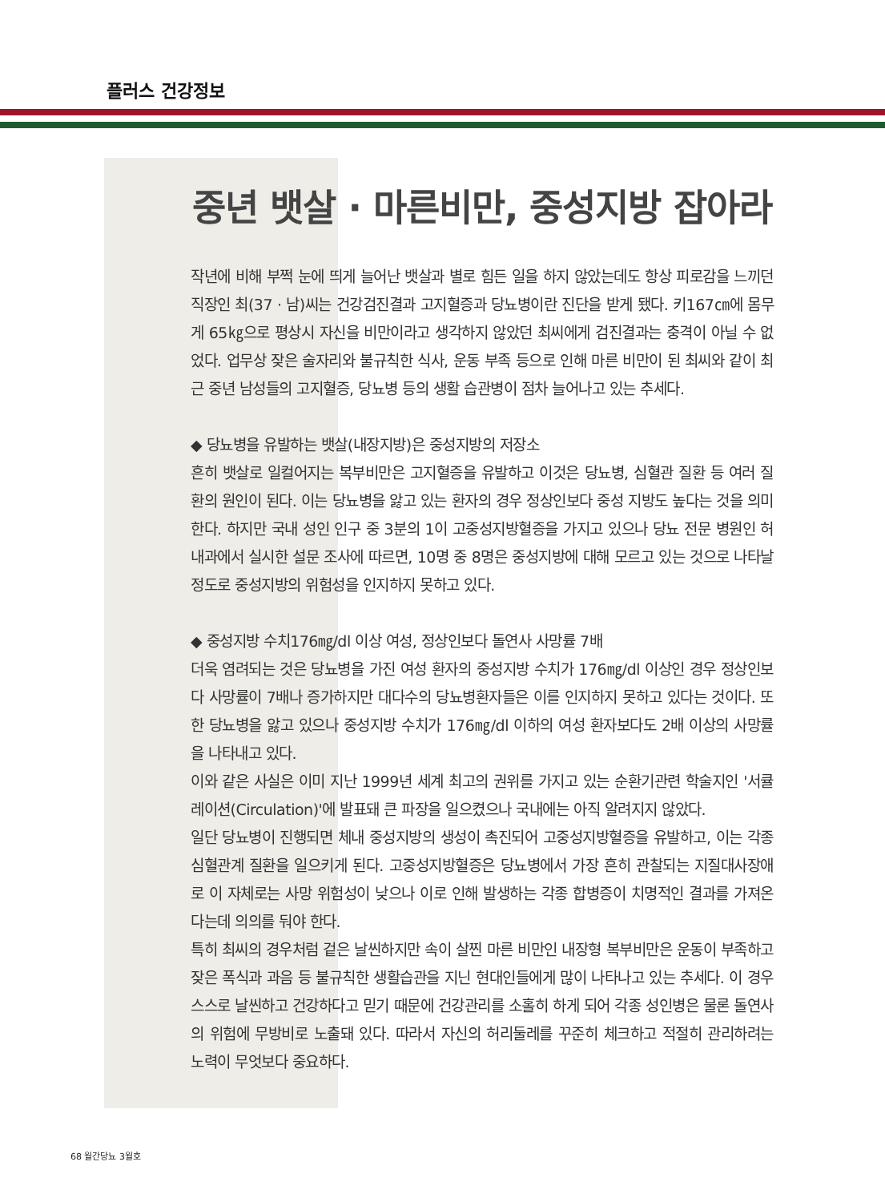플러스 건강정보
중년 뱃살 · 마른비만, 중성지방 잡아라
작년에 비해 부쩍 눈에 띄게 늘어난 뱃살과 별로 힘든 일을 하지 않았는데도 항상 피로감을 느끼던 직장인 최(37 · 남)씨는 건강검진결과 고지혈증과 당뇨병이란 진단을 받게 됐다. 키167㎝에 몸무게 65㎏으로 평상시 자신을 비만이라고 생각하지 않았던 최씨에게 검진결과는 충격이 아닐 수 없었다. 업무상 잦은 술자리와 불규칙한 식사, 운동 부족 등으로 인해 마른 비만이 된 최씨와 같이 최근 중년 남성들의 고지혈증, 당뇨병 등의 생활 습관병이 점차 늘어나고 있는 추세다.
◆ 당뇨병을 유발하는 뱃살(내장지방)은 중성지방의 저장소
흔히 뱃살로 일컬어지는 복부비만은 고지혈증을 유발하고 이것은 당뇨병, 심혈관 질환 등 여러 질환의 원인이 된다. 이는 당뇨병을 앓고 있는 환자의 경우 정상인보다 중성 지방도 높다는 것을 의미한다. 하지만 국내 성인 인구 중 3분의 1이 고중성지방혈증을 가지고 있으나 당뇨 전문 병원인 허내과에서 실시한 설문 조사에 따르면, 10명 중 8명은 중성지방에 대해 모르고 있는 것으로 나타날 정도로 중성지방의 위험성을 인지하지 못하고 있다.
◆ 중성지방 수치176㎎/dl 이상 여성, 정상인보다 돌연사 사망률 7배
더욱 염려되는 것은 당뇨병을 가진 여성 환자의 중성지방 수치가 176㎎/dl 이상인 경우 정상인보다 사망률이 7배나 증가하지만 대다수의 당뇨병환자들은 이를 인지하지 못하고 있다는 것이다. 또한 당뇨병을 앓고 있으나 중성지방 수치가 176㎎/dl 이하의 여성 환자보다도 2배 이상의 사망률을 나타내고 있다.
이와 같은 사실은 이미 지난 1999년 세계 최고의 권위를 가지고 있는 순환기관련 학술지인 '서큘레이션(Circulation)'에 발표돼 큰 파장을 일으켰으나 국내에는 아직 알려지지 않았다.
일단 당뇨병이 진행되면 체내 중성지방의 생성이 촉진되어 고중성지방혈증을 유발하고, 이는 각종 심혈관계 질환을 일으키게 된다. 고중성지방혈증은 당뇨병에서 가장 흔히 관찰되는 지질대사장애로 이 자체로는 사망 위험성이 낮으나 이로 인해 발생하는 각종 합병증이 치명적인 결과를 가져온다는데 의의를 둬야 한다.
특히 최씨의 경우처럼 겉은 날씬하지만 속이 살찐 마른 비만인 내장형 복부비만은 운동이 부족하고 잦은 폭식과 과음 등 불규칙한 생활습관을 지닌 현대인들에게 많이 나타나고 있는 추세다. 이 경우 스스로 날씬하고 건강하다고 믿기 때문에 건강관리를 소홀히 하게 되어 각종 성인병은 물론 돌연사의 위험에 무방비로 노출돼 있다. 따라서 자신의 허리둘레를 꾸준히 체크하고 적절히 관리하려는 노력이 무엇보다 중요하다.
68 월간당뇨 3월호